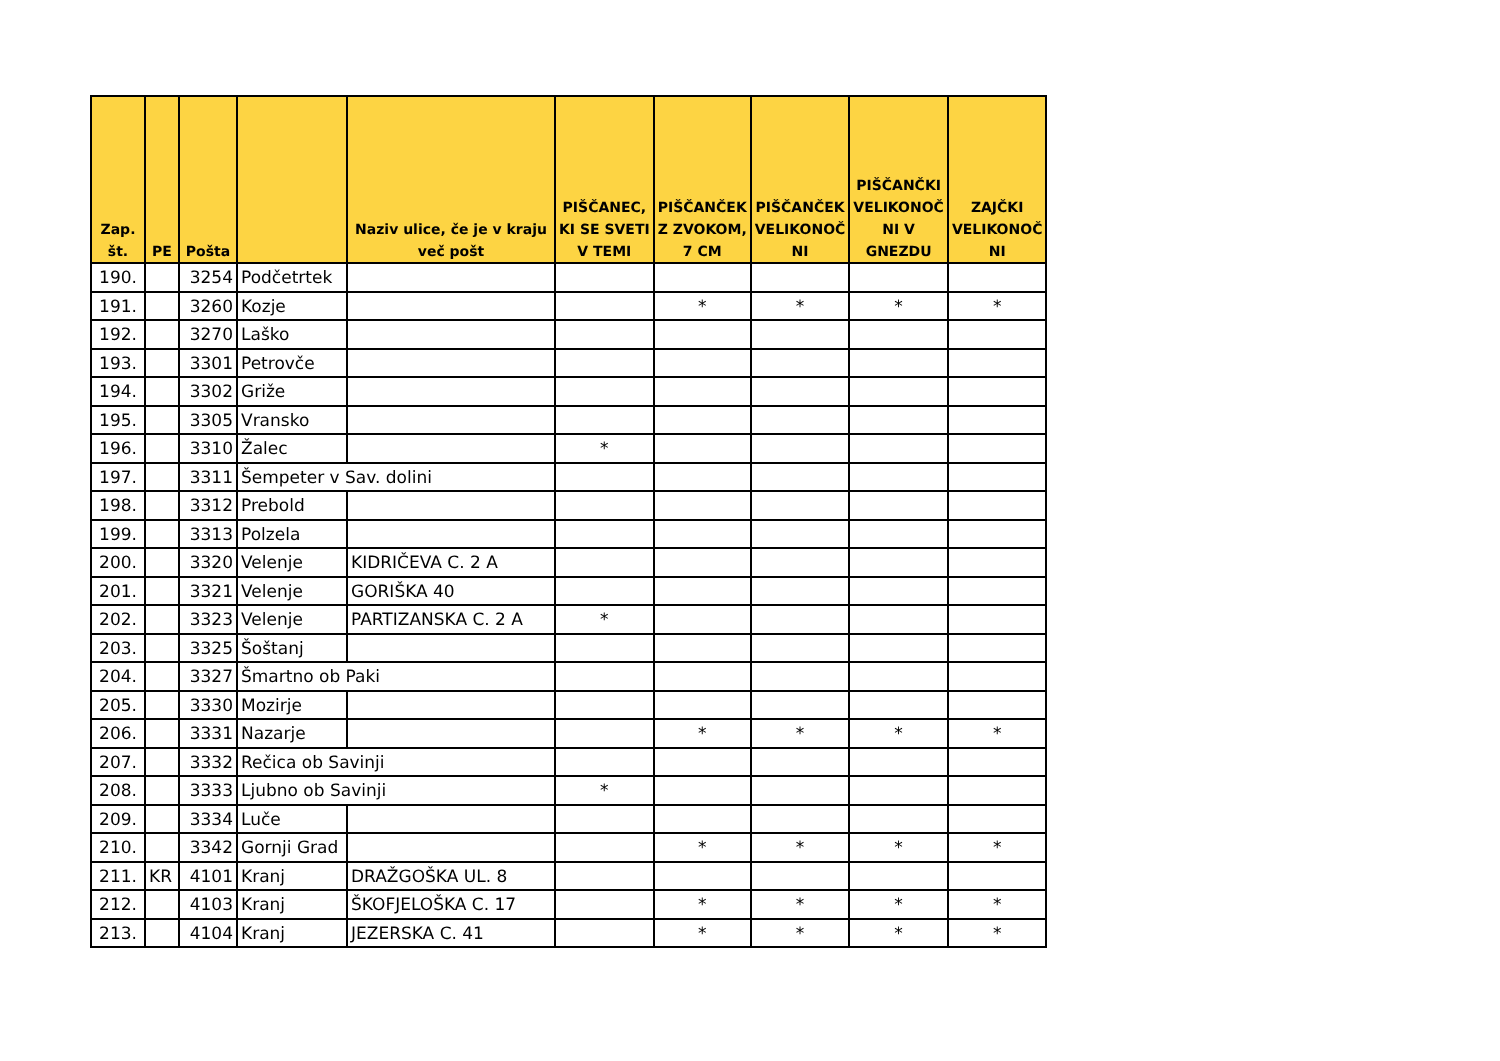| Zap. št. | PE | Pošta | | Naziv ulice, če je v kraju več pošt | PIŠČANEC, KI SE SVETI V TEMI | PIŠČANČEK Z ZVOKOM, 7 CM | PIŠČANČEK VELIKONOČ NI | PIŠČANČKI VELIKONOČ NI V GNEZDU | ZAJČKI VELIKONOČ NI |
| --- | --- | --- | --- | --- | --- | --- | --- | --- | --- |
| 190. | | 3254 | Podčetrtek | | | | | | |
| 191. | | 3260 | Kozje | | | * | * | * | * |
| 192. | | 3270 | Laško | | | | | | |
| 193. | | 3301 | Petrovče | | | | | | |
| 194. | | 3302 | Griže | | | | | | |
| 195. | | 3305 | Vransko | | | | | | |
| 196. | | 3310 | Žalec | | * | | | | |
| 197. | | 3311 | Šempeter v Sav. dolini | | | | | | |
| 198. | | 3312 | Prebold | | | | | | |
| 199. | | 3313 | Polzela | | | | | | |
| 200. | | 3320 | Velenje | KIDRIČEVA C. 2 A | | | | | |
| 201. | | 3321 | Velenje | GORIŠKA 40 | | | | | |
| 202. | | 3323 | Velenje | PARTIZANSKA C. 2 A | * | | | | |
| 203. | | 3325 | Šoštanj | | | | | | |
| 204. | | 3327 | Šmartno ob Paki | | | | | | |
| 205. | | 3330 | Mozirje | | | | | | |
| 206. | | 3331 | Nazarje | | | * | * | * | * |
| 207. | | 3332 | Rečica ob Savinji | | | | | | |
| 208. | | 3333 | Ljubno ob Savinji | | * | | | | |
| 209. | | 3334 | Luče | | | | | | |
| 210. | | 3342 | Gornji Grad | | | * | * | * | * |
| 211. | KR | 4101 | Kranj | DRAŽGOŠKA UL. 8 | | | | | |
| 212. | | 4103 | Kranj | ŠKOFJELOŠKA C. 17 | | * | * | * | * |
| 213. | | 4104 | Kranj | JEZERSKA C. 41 | | * | * | * | * |